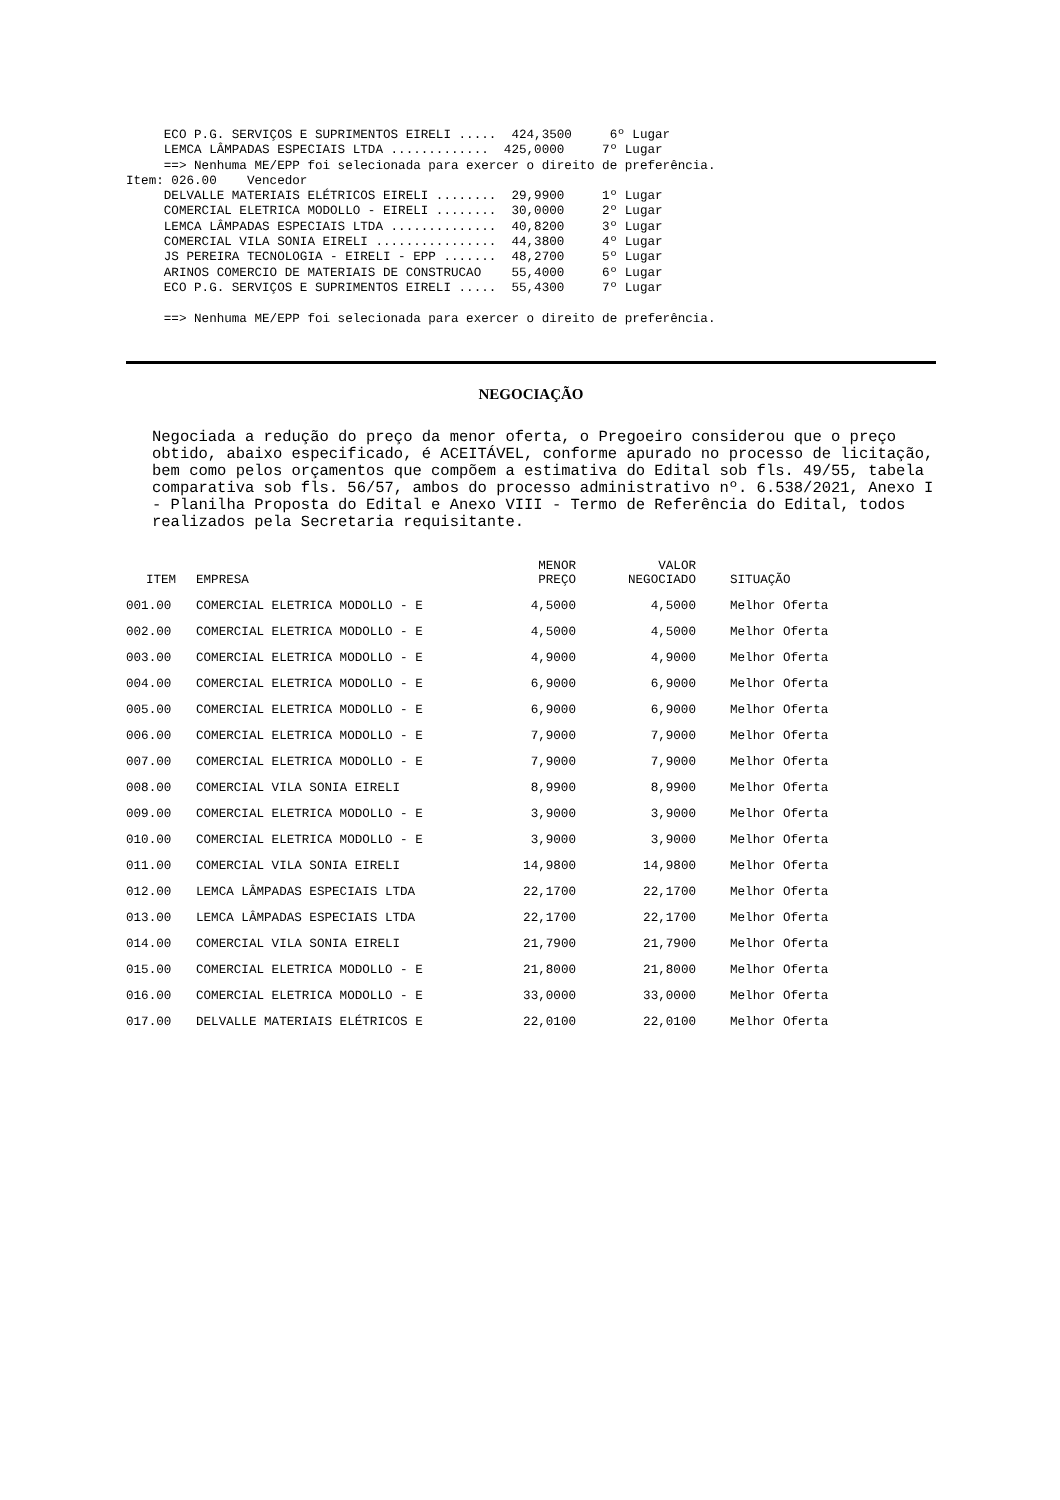ECO P.G. SERVIÇOS E SUPRIMENTOS EIRELI .....  424,3500     6º Lugar
     LEMCA LÂMPADAS ESPECIAIS LTDA .............  425,0000     7º Lugar
     ==> Nenhuma ME/EPP foi selecionada para exercer o direito de preferência.
Item: 026.00    Vencedor
     DELVALLE MATERIAIS ELÉTRICOS EIRELI ........  29,9900     1º Lugar
     COMERCIAL ELETRICA MODOLLO - EIRELI ........  30,0000     2º Lugar
     LEMCA LÂMPADAS ESPECIAIS LTDA ..............  40,8200     3º Lugar
     COMERCIAL VILA SONIA EIRELI ................  44,3800     4º Lugar
     JS PEREIRA TECNOLOGIA - EIRELI - EPP .......  48,2700     5º Lugar
     ARINOS COMERCIO DE MATERIAIS DE CONSTRUCAO    55,4000     6º Lugar
     ECO P.G. SERVIÇOS E SUPRIMENTOS EIRELI .....  55,4300     7º Lugar

     ==> Nenhuma ME/EPP foi selecionada para exercer o direito de preferência.
NEGOCIAÇÃO
Negociada a redução do preço da menor oferta, o Pregoeiro considerou que o preço obtido, abaixo especificado, é ACEITÁVEL, conforme apurado no processo de licitação, bem como pelos orçamentos que compõem a estimativa do Edital sob fls. 49/55, tabela comparativa sob fls. 56/57, ambos do processo administrativo nº. 6.538/2021, Anexo I - Planilha Proposta do Edital e Anexo VIII - Termo de Referência do Edital, todos realizados pela Secretaria requisitante.
| ITEM | EMPRESA | MENOR PREÇO | VALOR NEGOCIADO | SITUAÇÃO |
| --- | --- | --- | --- | --- |
| 001.00 | COMERCIAL ELETRICA MODOLLO - E | 4,5000 | 4,5000 | Melhor Oferta |
| 002.00 | COMERCIAL ELETRICA MODOLLO - E | 4,5000 | 4,5000 | Melhor Oferta |
| 003.00 | COMERCIAL ELETRICA MODOLLO - E | 4,9000 | 4,9000 | Melhor Oferta |
| 004.00 | COMERCIAL ELETRICA MODOLLO - E | 6,9000 | 6,9000 | Melhor Oferta |
| 005.00 | COMERCIAL ELETRICA MODOLLO - E | 6,9000 | 6,9000 | Melhor Oferta |
| 006.00 | COMERCIAL ELETRICA MODOLLO - E | 7,9000 | 7,9000 | Melhor Oferta |
| 007.00 | COMERCIAL ELETRICA MODOLLO - E | 7,9000 | 7,9000 | Melhor Oferta |
| 008.00 | COMERCIAL VILA SONIA EIRELI | 8,9900 | 8,9900 | Melhor Oferta |
| 009.00 | COMERCIAL ELETRICA MODOLLO - E | 3,9000 | 3,9000 | Melhor Oferta |
| 010.00 | COMERCIAL ELETRICA MODOLLO - E | 3,9000 | 3,9000 | Melhor Oferta |
| 011.00 | COMERCIAL VILA SONIA EIRELI | 14,9800 | 14,9800 | Melhor Oferta |
| 012.00 | LEMCA LÂMPADAS ESPECIAIS LTDA | 22,1700 | 22,1700 | Melhor Oferta |
| 013.00 | LEMCA LÂMPADAS ESPECIAIS LTDA | 22,1700 | 22,1700 | Melhor Oferta |
| 014.00 | COMERCIAL VILA SONIA EIRELI | 21,7900 | 21,7900 | Melhor Oferta |
| 015.00 | COMERCIAL ELETRICA MODOLLO - E | 21,8000 | 21,8000 | Melhor Oferta |
| 016.00 | COMERCIAL ELETRICA MODOLLO - E | 33,0000 | 33,0000 | Melhor Oferta |
| 017.00 | DELVALLE MATERIAIS ELÉTRICOS E | 22,0100 | 22,0100 | Melhor Oferta |